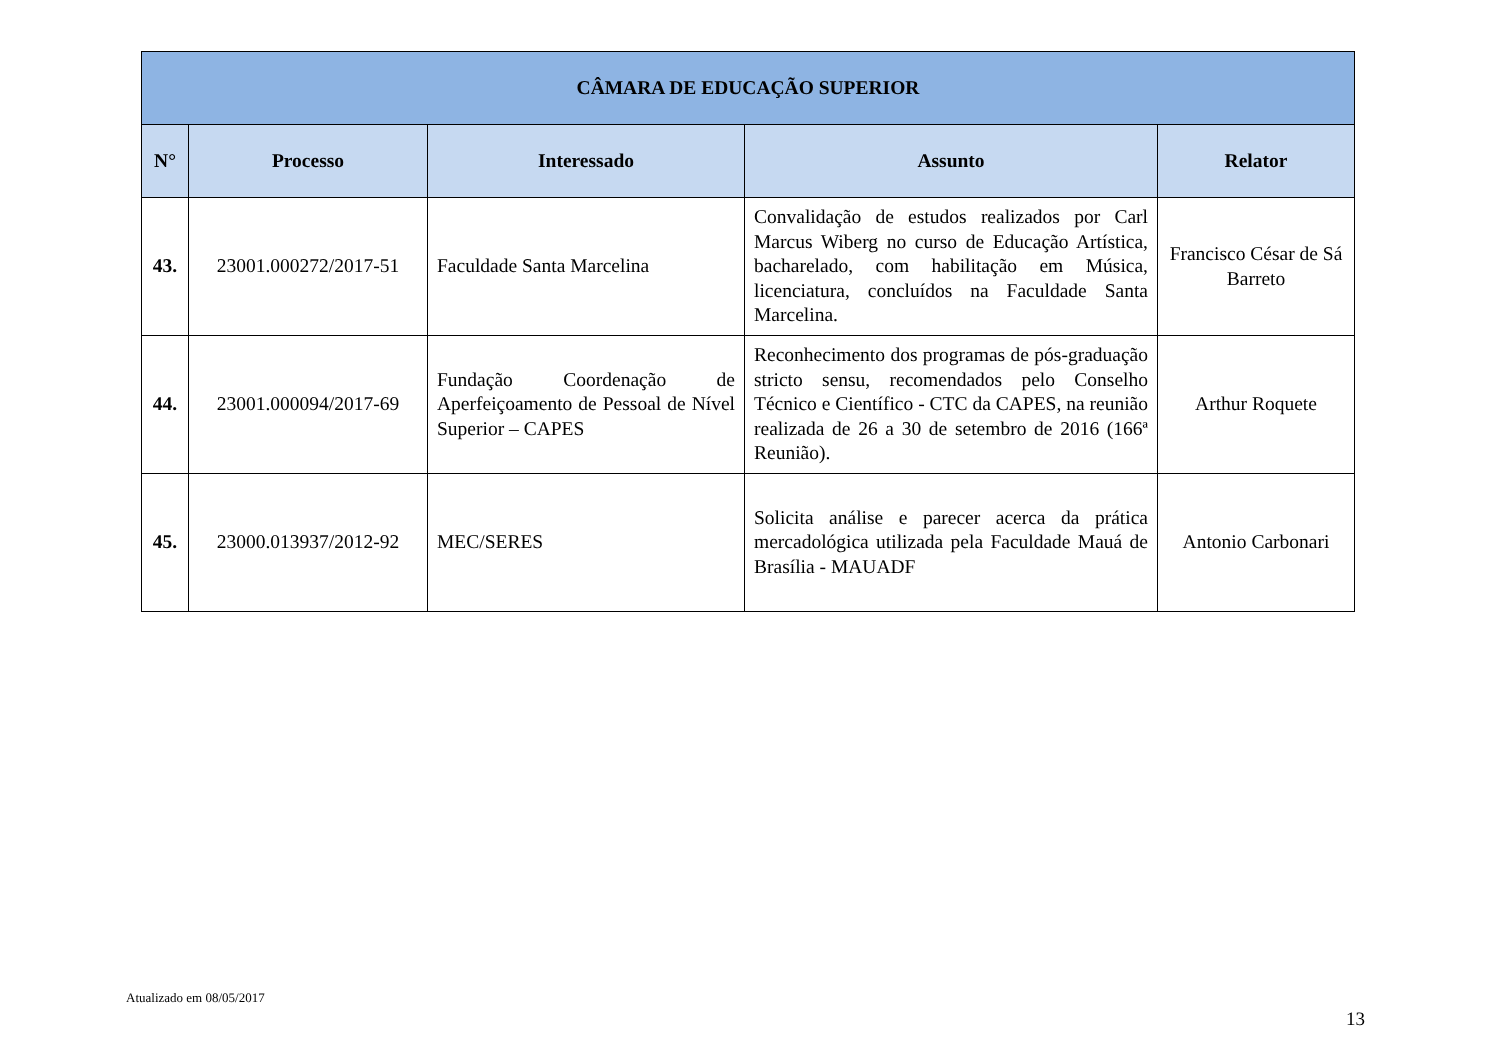| CÂMARA DE EDUCAÇÃO SUPERIOR | | | | |
| --- | --- | --- | --- | --- |
| N° | Processo | Interessado | Assunto | Relator |
| 43. | 23001.000272/2017-51 | Faculdade Santa Marcelina | Convalidação de estudos realizados por Carl Marcus Wiberg no curso de Educação Artística, bacharelado, com habilitação em Música, licenciatura, concluídos na Faculdade Santa Marcelina. | Francisco César de Sá Barreto |
| 44. | 23001.000094/2017-69 | Fundação Coordenação de Aperfeiçoamento de Pessoal de Nível Superior – CAPES | Reconhecimento dos programas de pós-graduação stricto sensu, recomendados pelo Conselho Técnico e Científico - CTC da CAPES, na reunião realizada de 26 a 30 de setembro de 2016 (166ª Reunião). | Arthur Roquete |
| 45. | 23000.013937/2012-92 | MEC/SERES | Solicita análise e parecer acerca da prática mercadológica utilizada pela Faculdade Mauá de Brasília - MAUADF | Antonio Carbonari |
Atualizado em 08/05/2017
13